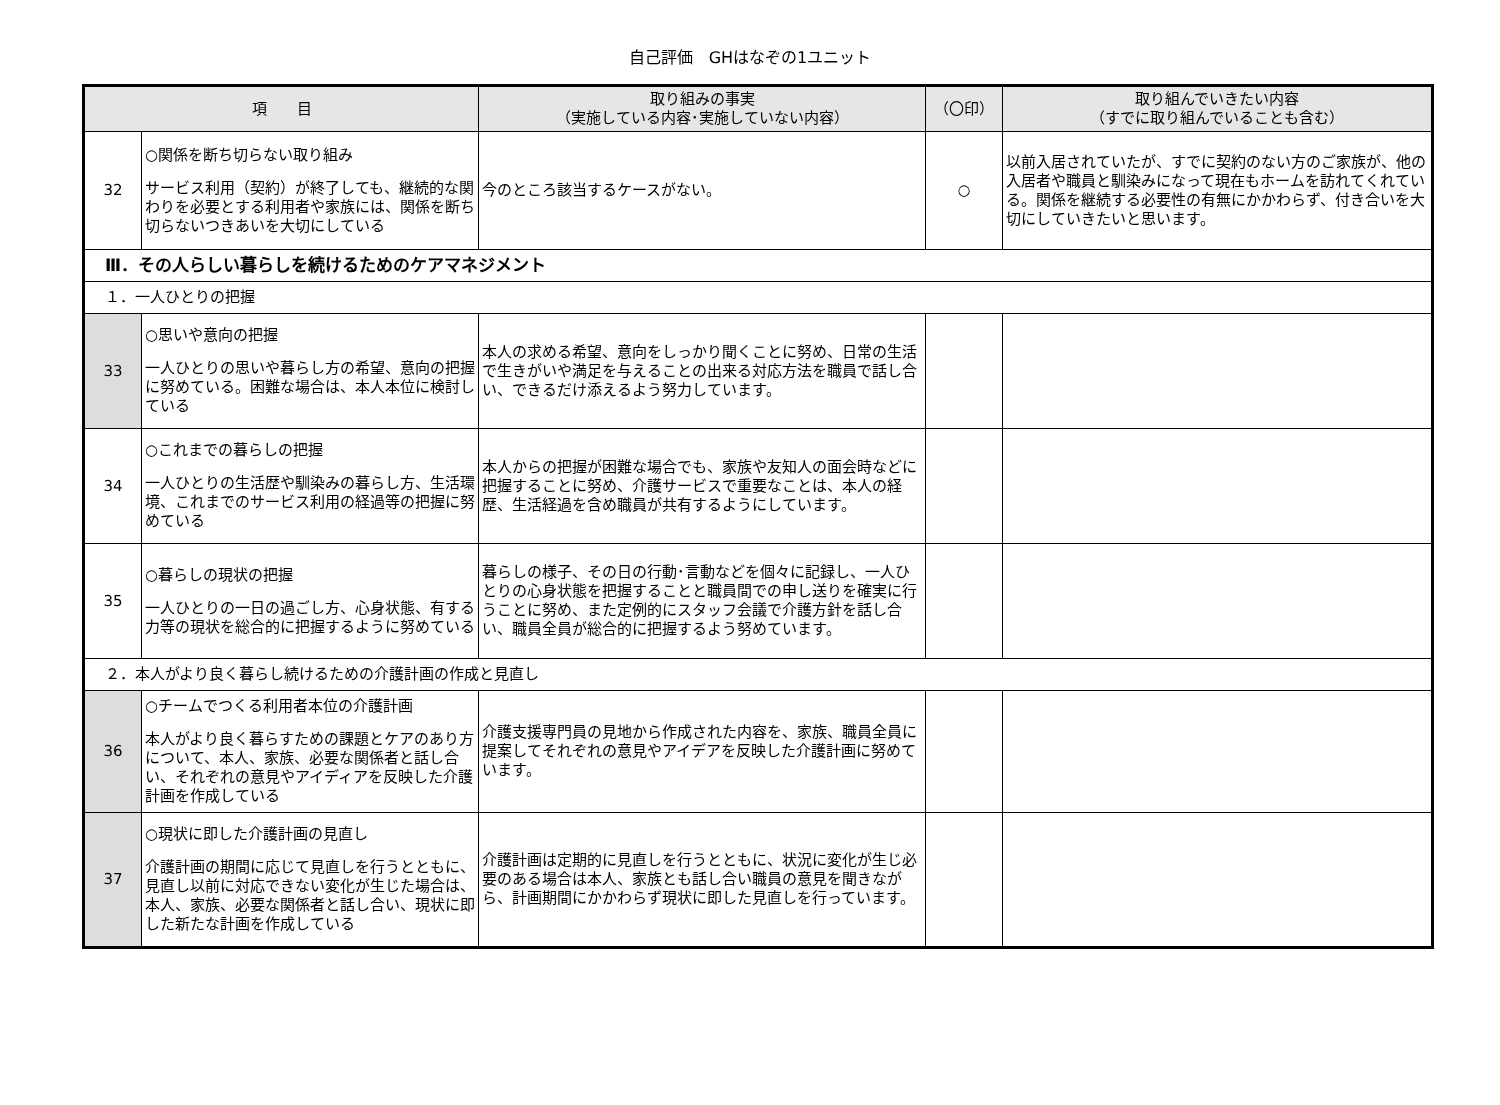自己評価　GHはなぞの1ユニット
| 項 目 | | 取り組みの事実 （実施している内容･実施していない内容） | （〇印） | 取り組んでいきたい内容 （すでに取り組んでいることも含む） |
| --- | --- | --- | --- | --- |
| 32 | ○関係を断ち切らない取り組み サービス利用（契約）が終了しても、継続的な関わりを必要とする利用者や家族には、関係を断ち切らないつきあいを大切にしている | 今のところ該当するケースがない。 | ○ | 以前入居されていたが、すでに契約のない方のご家族が、他の入居者や職員と馴染みになって現在もホームを訪れてくれている。関係を継続する必要性の有無にかかわらず、付き合いを大切にしていきたいと思います。 |
| Ⅲ．その人らしい暮らしを続けるためのケアマネジメント | | | | |
| １．一人ひとりの把握 | | | | |
| 33 | ○思いや意向の把握 一人ひとりの思いや暮らし方の希望、意向の把握に努めている。困難な場合は、本人本位に検討している | 本人の求める希望、意向をしっかり聞くことに努め、日常の生活で生きがいや満足を与えることの出来る対応方法を職員で話し合い、できるだけ添えるよう努力しています。 | | |
| 34 | ○これまでの暮らしの把握 一人ひとりの生活歴や馴染みの暮らし方、生活環境、これまでのサービス利用の経過等の把握に努めている | 本人からの把握が困難な場合でも、家族や友知人の面会時などに把握することに努め、介護サービスで重要なことは、本人の経歴、生活経過を含め職員が共有するようにしています。 | | |
| 35 | ○暮らしの現状の把握 一人ひとりの一日の過ごし方、心身状態、有する力等の現状を総合的に把握するように努めている | 暮らしの様子、その日の行動･言動などを個々に記録し、一人ひとりの心身状態を把握することと職員間での申し送りを確実に行うことに努め、また定例的にスタッフ会議で介護方針を話し合い、職員全員が総合的に把握するよう努めています。 | | |
| ２．本人がより良く暮らし続けるための介護計画の作成と見直し | | | | |
| 36 | ○チームでつくる利用者本位の介護計画 本人がより良く暮らすための課題とケアのあり方について、本人、家族、必要な関係者と話し合い、それぞれの意見やアイディアを反映した介護計画を作成している | 介護支援専門員の見地から作成された内容を、家族、職員全員に提案してそれぞれの意見やアイデアを反映した介護計画に努めています。 | | |
| 37 | ○現状に即した介護計画の見直し 介護計画の期間に応じて見直しを行うとともに、見直し以前に対応できない変化が生じた場合は、本人、家族、必要な関係者と話し合い、現状に即した新たな計画を作成している | 介護計画は定期的に見直しを行うとともに、状況に変化が生じ必要のある場合は本人、家族とも話し合い職員の意見を聞きながら、計画期間にかかわらず現状に即した見直しを行っています。 | | |